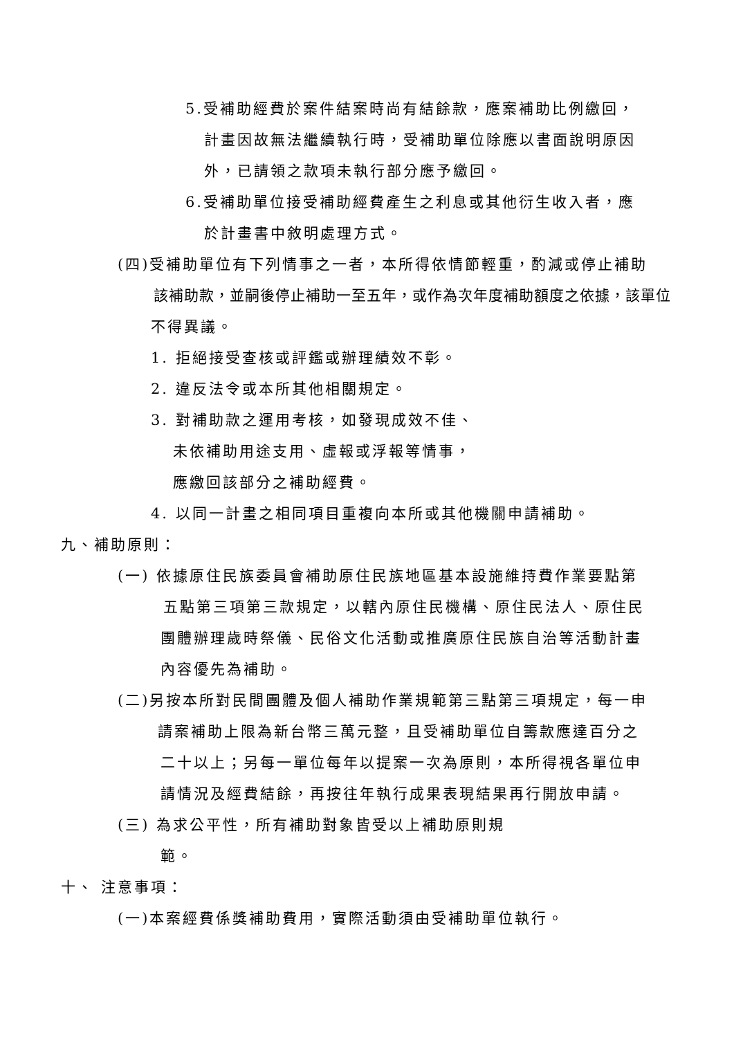5.受補助經費於案件結案時尚有結餘款，應案補助比例繳回，
計畫因故無法繼續執行時，受補助單位除應以書面說明原因
外，已請領之款項未執行部分應予繳回。
6.受補助單位接受補助經費產生之利息或其他衍生收入者，應
於計畫書中敘明處理方式。
(四)受補助單位有下列情事之一者，本所得依情節輕重，酌減或停止補助
該補助款，並嗣後停止補助一至五年，或作為次年度補助額度之依據，該單位
不得異議。
1. 拒絕接受查核或評鑑或辦理績效不彰。
2. 違反法令或本所其他相關規定。
3. 對補助款之運用考核，如發現成效不佳、
未依補助用途支用、虛報或浮報等情事，
應繳回該部分之補助經費。
4. 以同一計畫之相同項目重複向本所或其他機關申請補助。
九、補助原則：
(一) 依據原住民族委員會補助原住民族地區基本設施維持費作業要點第
五點第三項第三款規定，以轄內原住民機構、原住民法人、原住民
團體辦理歲時祭儀、民俗文化活動或推廣原住民族自治等活動計畫
內容優先為補助。
(二)另按本所對民間團體及個人補助作業規範第三點第三項規定，每一申
請案補助上限為新台幣三萬元整，且受補助單位自籌款應達百分之
二十以上；另每一單位每年以提案一次為原則，本所得視各單位申
請情況及經費結餘，再按往年執行成果表現結果再行開放申請。
(三) 為求公平性，所有補助對象皆受以上補助原則規
範。
十、 注意事項：
(一)本案經費係獎補助費用，實際活動須由受補助單位執行。